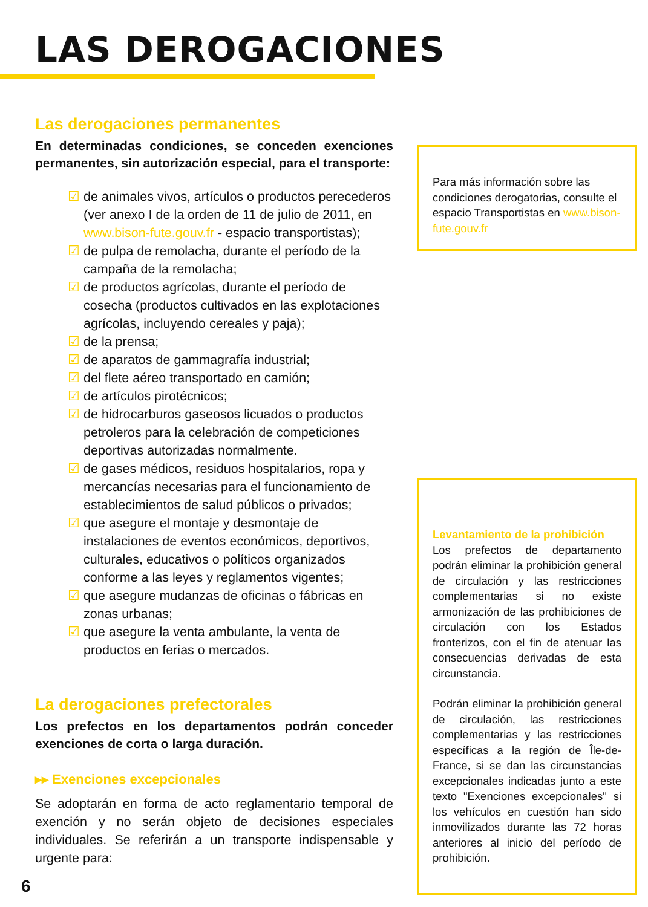LAS DEROGACIONES
Las derogaciones permanentes
En determinadas condiciones, se conceden exenciones permanentes, sin autorización especial, para el transporte:
☑ de animales vivos, artículos o productos perecederos (ver anexo I de la orden de 11 de julio de 2011, en www.bison-fute.gouv.fr - espacio transportistas);
☑ de pulpa de remolacha, durante el período de la campaña de la remolacha;
☑ de productos agrícolas, durante el período de cosecha (productos cultivados en las explotaciones agrícolas, incluyendo cereales y paja);
☑ de la prensa;
☑ de aparatos de gammagrafía industrial;
☑ del flete aéreo transportado en camión;
☑ de artículos pirotécnicos;
☑ de hidrocarburos gaseosos licuados o productos petroleros para la celebración de competiciones deportivas autorizadas normalmente.
☑ de gases médicos, residuos hospitalarios, ropa y mercancías necesarias para el funcionamiento de establecimientos de salud públicos o privados;
☑ que asegure el montaje y desmontaje de instalaciones de eventos económicos, deportivos, culturales, educativos o políticos organizados conforme a las leyes y reglamentos vigentes;
☑ que asegure mudanzas de oficinas o fábricas en zonas urbanas;
☑ que asegure la venta ambulante, la venta de productos en ferias o mercados.
La derogaciones prefectorales
Los prefectos en los departamentos podrán conceder exenciones de corta o larga duración.
▸▸ Exenciones excepcionales
Se adoptarán en forma de acto reglamentario temporal de exención y no serán objeto de decisiones especiales individuales. Se referirán a un transporte indispensable y urgente para:
Para más información sobre las condiciones derogatorias, consulte el espacio Transportistas en www.bison-fute.gouv.fr
Levantamiento de la prohibición
Los prefectos de departamento podrán eliminar la prohibición general de circulación y las restricciones complementarias si no existe armonización de las prohibiciones de circulación con los Estados fronterizos, con el fin de atenuar las consecuencias derivadas de esta circunstancia.
Podrán eliminar la prohibición general de circulación, las restricciones complementarias y las restricciones específicas a la región de Île-de-France, si se dan las circunstancias excepcionales indicadas junto a este texto "Exenciones excepcionales" si los vehículos en cuestión han sido inmovilizados durante las 72 horas anteriores al inicio del período de prohibición.
6